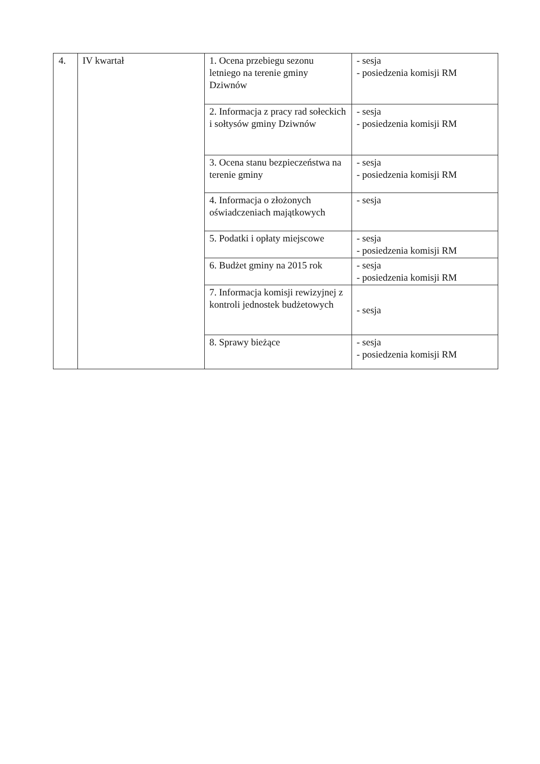| 4. | IV kwartał | 1. Ocena przebiegu sezonu letniego na terenie gminy Dziwnów | - sesja - posiedzenia komisji RM |
| | | 2. Informacja z pracy rad sołeckich i sołtysów gminy Dziwnów | - sesja - posiedzenia komisji RM |
| | | 3. Ocena stanu bezpieczeństwa na terenie gminy | - sesja - posiedzenia komisji RM |
| | | 4. Informacja o złożonych oświadczeniach majątkowych | - sesja |
| | | 5. Podatki i opłaty miejscowe | - sesja - posiedzenia komisji RM |
| | | 6. Budżet gminy na 2015 rok | - sesja - posiedzenia komisji RM |
| | | 7. Informacja komisji rewizyjnej z kontroli jednostek budżetowych | - sesja |
| | | 8. Sprawy bieżące | - sesja - posiedzenia komisji RM |